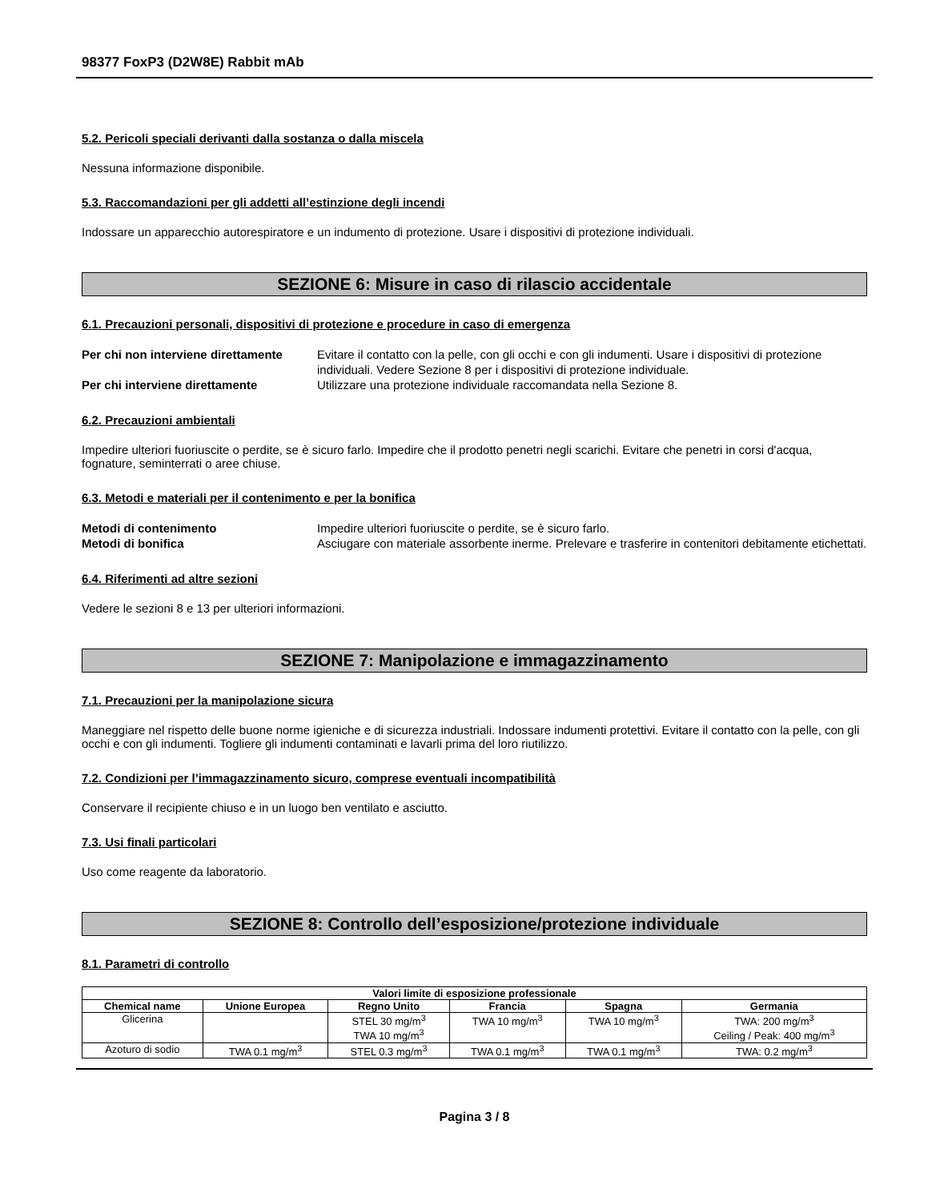98377 FoxP3 (D2W8E) Rabbit mAb
5.2. Pericoli speciali derivanti dalla sostanza o dalla miscela
Nessuna informazione disponibile.
5.3. Raccomandazioni per gli addetti all’estinzione degli incendi
Indossare un apparecchio autorespiratore e un indumento di protezione. Usare i dispositivi di protezione individuali.
SEZIONE 6: Misure in caso di rilascio accidentale
6.1. Precauzioni personali, dispositivi di protezione e procedure in caso di emergenza
Per chi non interviene direttamente Evitare il contatto con la pelle, con gli occhi e con gli indumenti. Usare i dispositivi di protezione individuali. Vedere Sezione 8 per i dispositivi di protezione individuale. Per chi interviene direttamente Utilizzare una protezione individuale raccomandata nella Sezione 8.
6.2. Precauzioni ambientali
Impedire ulteriori fuoriuscite o perdite, se è sicuro farlo. Impedire che il prodotto penetri negli scarichi. Evitare che penetri in corsi d'acqua, fognature, seminterrati o aree chiuse.
6.3. Metodi e materiali per il contenimento e per la bonifica
Metodi di contenimento Impedire ulteriori fuoriuscite o perdite, se è sicuro farlo. Metodi di bonifica Asciugare con materiale assorbente inerme. Prelevare e trasferire in contenitori debitamente etichettati.
6.4. Riferimenti ad altre sezioni
Vedere le sezioni 8 e 13 per ulteriori informazioni.
SEZIONE 7: Manipolazione e immagazzinamento
7.1. Precauzioni per la manipolazione sicura
Maneggiare nel rispetto delle buone norme igieniche e di sicurezza industriali. Indossare indumenti protettivi. Evitare il contatto con la pelle, con gli occhi e con gli indumenti. Togliere gli indumenti contaminati e lavarli prima del loro riutilizzo.
7.2. Condizioni per l’immagazzinamento sicuro, comprese eventuali incompatibilità
Conservare il recipiente chiuso e in un luogo ben ventilato e asciutto.
7.3. Usi finali particolari
Uso come reagente da laboratorio.
SEZIONE 8: Controllo dell’esposizione/protezione individuale
8.1. Parametri di controllo
| Valori limite di esposizione professionale | | | | | |
| --- | --- | --- | --- | --- | --- |
| Chemical name | Unione Europea | Regno Unito | Francia | Spagna | Germania |
| Glicerina | | STEL 30 mg/m<sup>3</sup> TWA 10 mg/m<sup>3</sup> | TWA 10 mg/m<sup>3</sup> | TWA 10 mg/m<sup>3</sup> | TWA: 200 mg/m<sup>3</sup> Ceiling / Peak: 400 mg/m<sup>3</sup> |
| Azoturo di sodio | TWA 0.1 mg/m<sup>3</sup> | STEL 0.3 mg/m<sup>3</sup> | TWA 0.1 mg/m<sup>3</sup> | TWA 0.1 mg/m<sup>3</sup> | TWA: 0.2 mg/m<sup>3</sup> |
Pagina 3 / 8